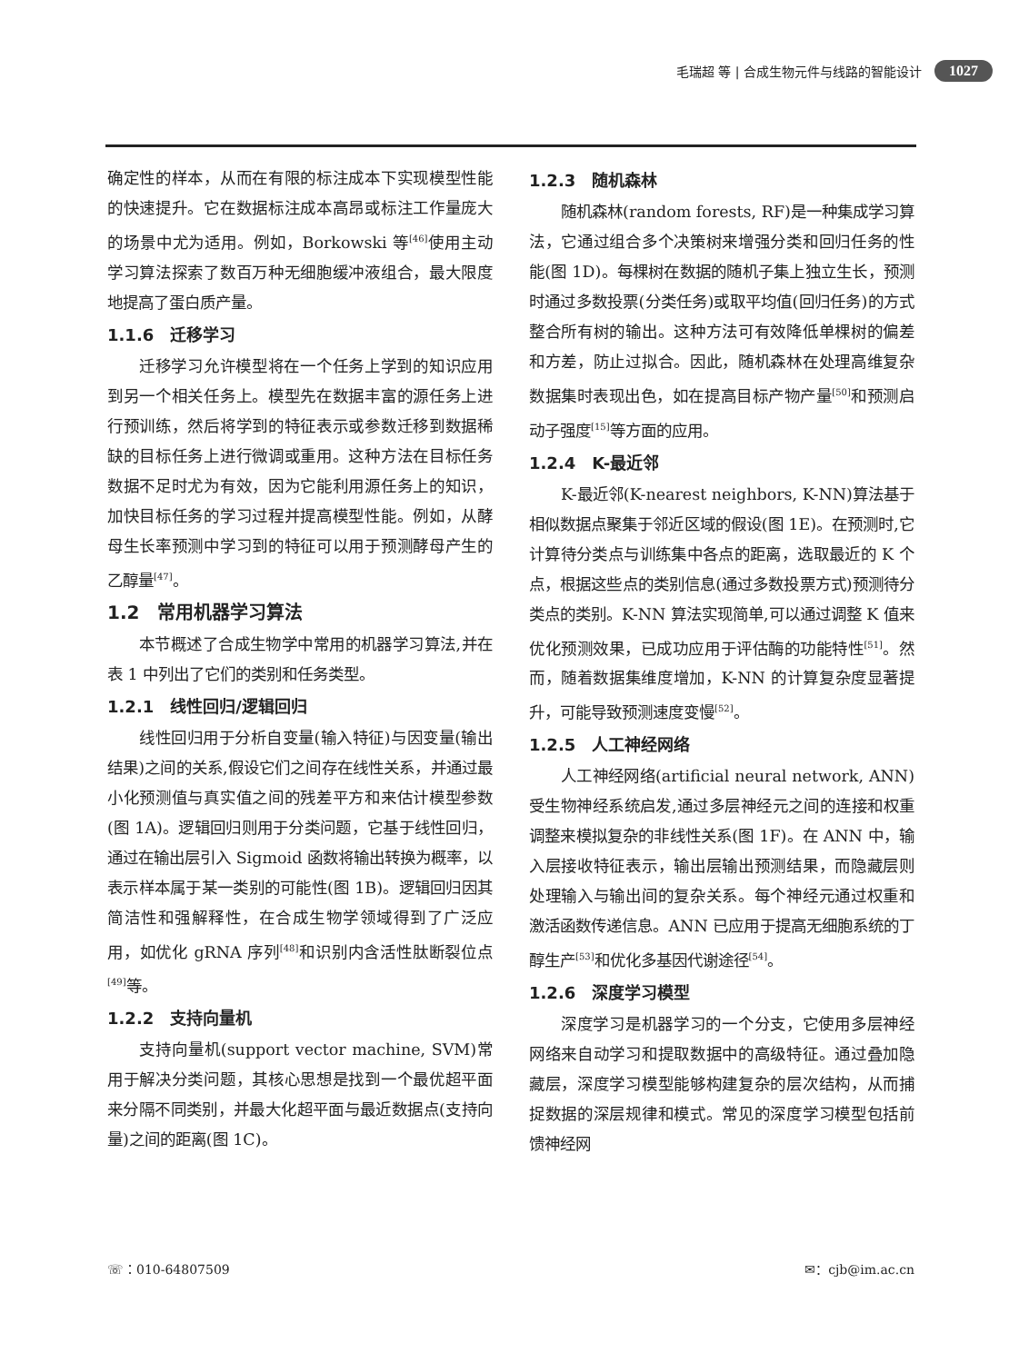毛瑞超 等 | 合成生物元件与线路的智能设计 1027
确定性的样本，从而在有限的标注成本下实现模型性能的快速提升。它在数据标注成本高昂或标注工作量庞大的场景中尤为适用。例如，Borkowski 等<sup>[46]</sup>使用主动学习算法探索了数百万种无细胞缓冲液组合，最大限度地提高了蛋白质产量。
1.1.6　迁移学习
迁移学习允许模型将在一个任务上学到的知识应用到另一个相关任务上。模型先在数据丰富的源任务上进行预训练，然后将学到的特征表示或参数迁移到数据稀缺的目标任务上进行微调或重用。这种方法在目标任务数据不足时尤为有效，因为它能利用源任务上的知识，加快目标任务的学习过程并提高模型性能。例如，从酵母生长率预测中学习到的特征可以用于预测酵母产生的乙醇量<sup>[47]</sup>。
1.2　常用机器学习算法
本节概述了合成生物学中常用的机器学习算法,并在表 1 中列出了它们的类别和任务类型。
1.2.1　线性回归/逻辑回归
线性回归用于分析自变量(输入特征)与因变量(输出结果)之间的关系,假设它们之间存在线性关系，并通过最小化预测值与真实值之间的残差平方和来估计模型参数(图 1A)。逻辑回归则用于分类问题，它基于线性回归，通过在输出层引入 Sigmoid 函数将输出转换为概率，以表示样本属于某一类别的可能性(图 1B)。逻辑回归因其简洁性和强解释性，在合成生物学领域得到了广泛应用，如优化 gRNA 序列<sup>[48]</sup>和识别内含活性肽断裂位点<sup>[49]</sup>等。
1.2.2　支持向量机
支持向量机(support vector machine, SVM)常用于解决分类问题，其核心思想是找到一个最优超平面来分隔不同类别，并最大化超平面与最近数据点(支持向量)之间的距离(图 1C)。
1.2.3　随机森林
随机森林(random forests, RF)是一种集成学习算法，它通过组合多个决策树来增强分类和回归任务的性能(图 1D)。每棵树在数据的随机子集上独立生长，预测时通过多数投票(分类任务)或取平均值(回归任务)的方式整合所有树的输出。这种方法可有效降低单棵树的偏差和方差，防止过拟合。因此，随机森林在处理高维复杂数据集时表现出色，如在提高目标产物产量<sup>[50]</sup>和预测启动子强度<sup>[15]</sup>等方面的应用。
1.2.4　K-最近邻
K-最近邻(K-nearest neighbors, K-NN)算法基于相似数据点聚集于邻近区域的假设(图 1E)。在预测时,它计算待分类点与训练集中各点的距离，选取最近的 K 个点，根据这些点的类别信息(通过多数投票方式)预测待分类点的类别。K-NN 算法实现简单,可以通过调整 K 值来优化预测效果，已成功应用于评估酶的功能特性<sup>[51]</sup>。然而，随着数据集维度增加，K-NN 的计算复杂度显著提升，可能导致预测速度变慢<sup>[52]</sup>。
1.2.5　人工神经网络
人工神经网络(artificial neural network, ANN)受生物神经系统启发,通过多层神经元之间的连接和权重调整来模拟复杂的非线性关系(图 1F)。在 ANN 中，输入层接收特征表示，输出层输出预测结果，而隐藏层则处理输入与输出间的复杂关系。每个神经元通过权重和激活函数传递信息。ANN 已应用于提高无细胞系统的丁醇生产<sup>[53]</sup>和优化多基因代谢途径<sup>[54]</sup>。
1.2.6　深度学习模型
深度学习是机器学习的一个分支，它使用多层神经网络来自动学习和提取数据中的高级特征。通过叠加隐藏层，深度学习模型能够构建复杂的层次结构，从而捕捉数据的深层规律和模式。常见的深度学习模型包括前馈神经网
☏：010-64807509 ✉：cjb@im.ac.cn